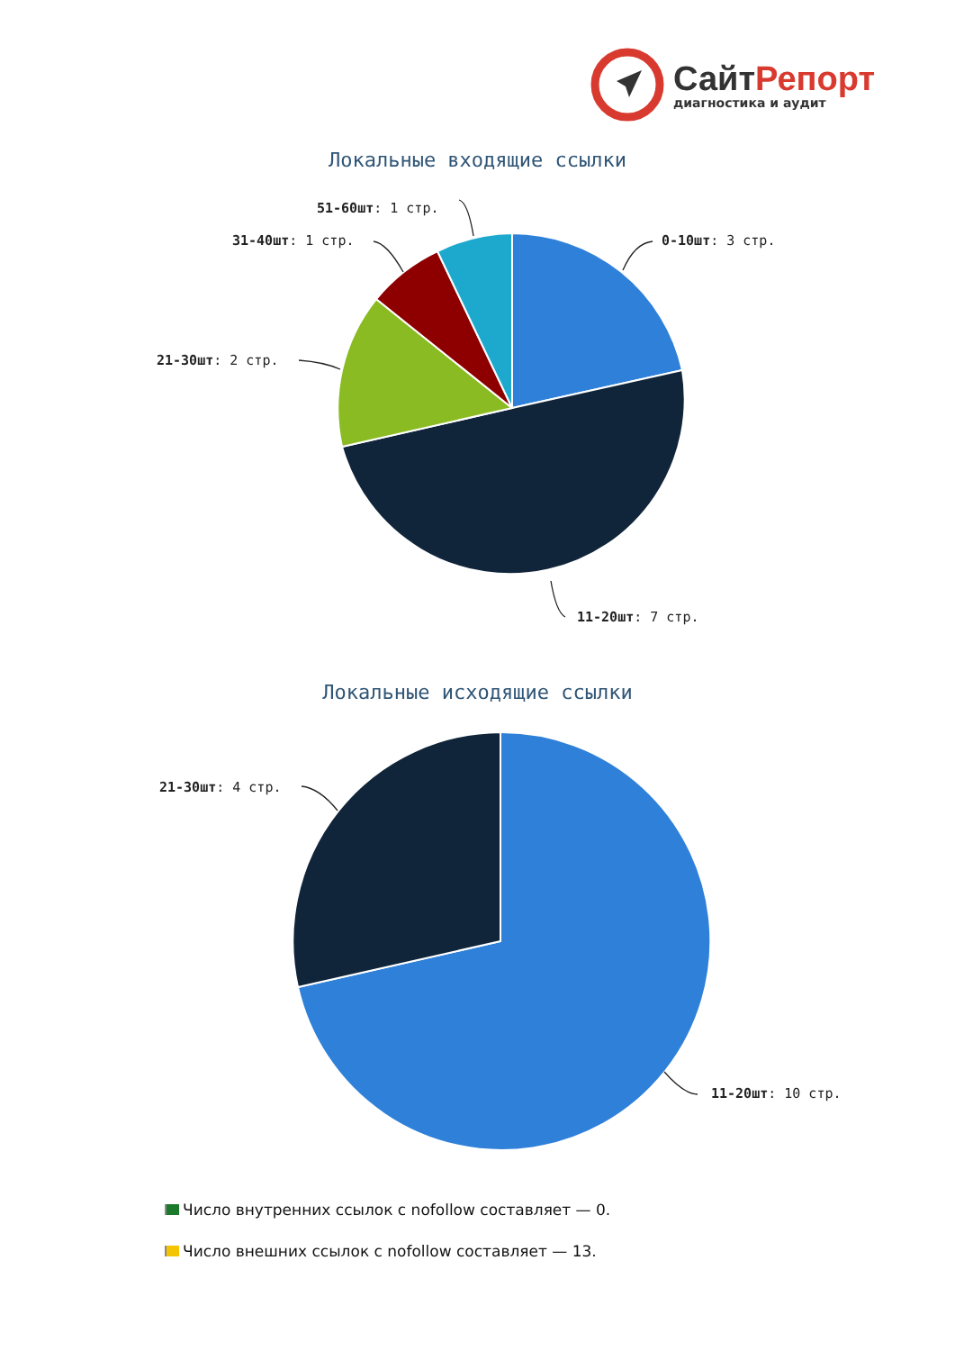СайтРепорт
диагностика и аудит
Локальные входящие ссылки
0-10шт: 3 стр.
51-60шт: 1 стр.
31-40шт: 1 стр.
21-30шт: 2 стр.
11-20шт: 7 стр.
Локальные исходящие ссылки
21-30шт: 4 стр.
11-20шт: 10 стр.
Число внутренних ссылок с nofollow составляет — 0.
Число внешних ссылок с nofollow составляет — 13.